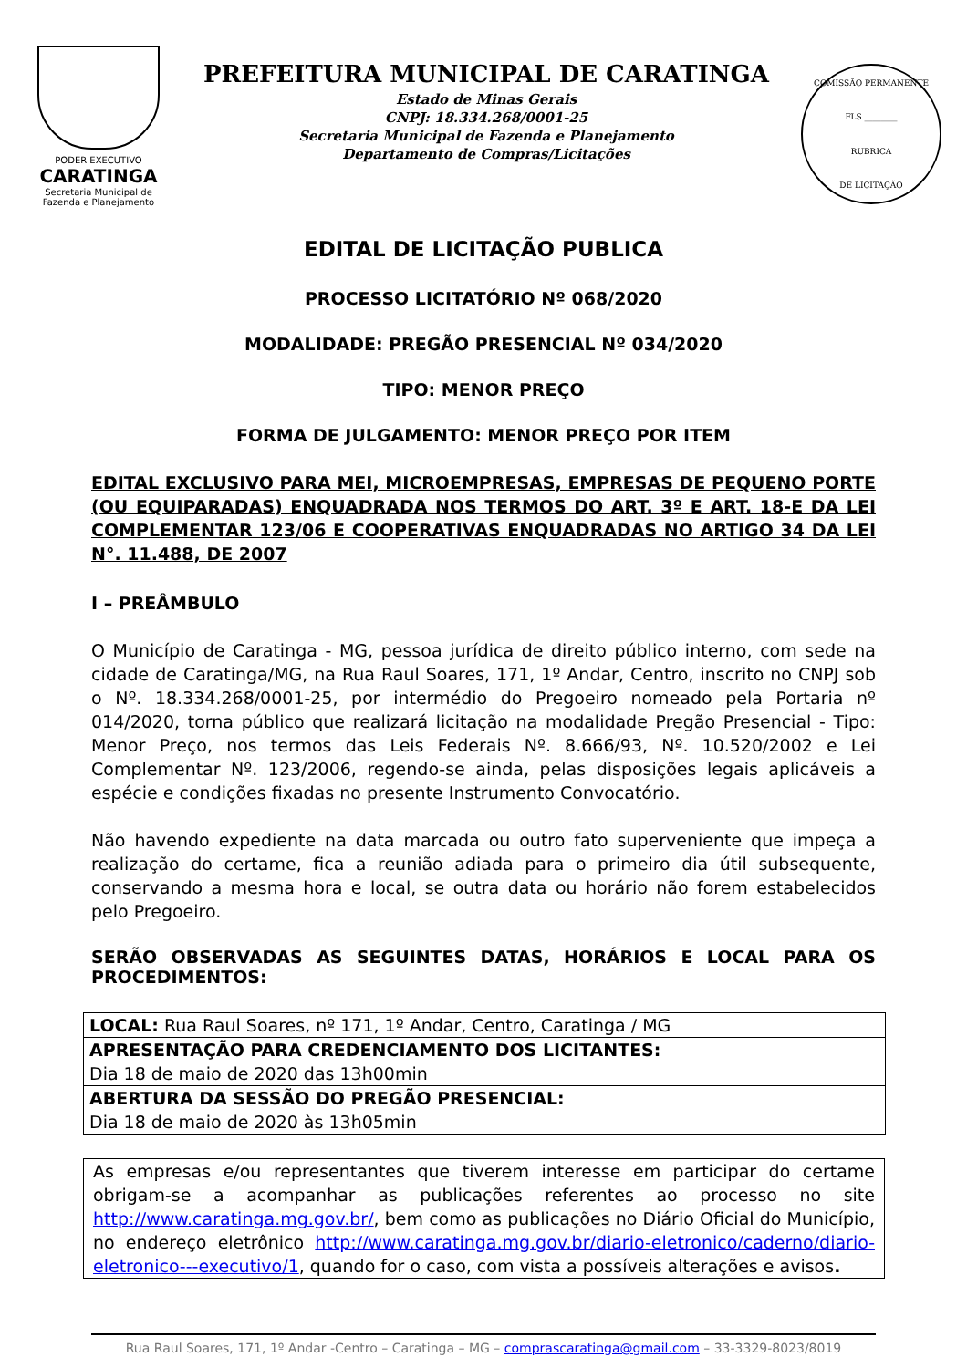PODER EXECUTIVO
CARATINGA
Secretaria Municipal de Fazenda e Planejamento
PREFEITURA MUNICIPAL DE CARATINGA
Estado de Minas Gerais
CNPJ: 18.334.268/0001-25
Secretaria Municipal de Fazenda e Planejamento
Departamento de Compras/Licitações
COMISSÃO PERMANENTE
FLS ________
RUBRICA
DE LICITAÇÃO
EDITAL DE LICITAÇÃO PUBLICA
PROCESSO LICITATÓRIO Nº 068/2020
MODALIDADE: PREGÃO PRESENCIAL Nº 034/2020
TIPO: MENOR PREÇO
FORMA DE JULGAMENTO: MENOR PREÇO POR ITEM
EDITAL EXCLUSIVO PARA MEI, MICROEMPRESAS, EMPRESAS DE PEQUENO PORTE (OU EQUIPARADAS) ENQUADRADA NOS TERMOS DO ART. 3º E ART. 18-E DA LEI COMPLEMENTAR 123/06 E COOPERATIVAS ENQUADRADAS NO ARTIGO 34 DA LEI N°. 11.488, DE 2007
I – PREÂMBULO
O Município de Caratinga - MG, pessoa jurídica de direito público interno, com sede na cidade de Caratinga/MG, na Rua Raul Soares, 171, 1º Andar, Centro, inscrito no CNPJ sob o Nº. 18.334.268/0001-25, por intermédio do Pregoeiro nomeado pela Portaria nº 014/2020, torna público que realizará licitação na modalidade Pregão Presencial - Tipo: Menor Preço, nos termos das Leis Federais Nº. 8.666/93, Nº. 10.520/2002 e Lei Complementar Nº. 123/2006, regendo-se ainda, pelas disposições legais aplicáveis a espécie e condições fixadas no presente Instrumento Convocatório.
Não havendo expediente na data marcada ou outro fato superveniente que impeça a realização do certame, fica a reunião adiada para o primeiro dia útil subsequente, conservando a mesma hora e local, se outra data ou horário não forem estabelecidos pelo Pregoeiro.
SERÃO OBSERVADAS AS SEGUINTES DATAS, HORÁRIOS E LOCAL PARA OS PROCEDIMENTOS:
| LOCAL: Rua Raul Soares, nº 171, 1º Andar, Centro, Caratinga / MG |
| APRESENTAÇÃO PARA CREDENCIAMENTO DOS LICITANTES: Dia 18 de maio de 2020 das 13h00min |
| ABERTURA DA SESSÃO DO PREGÃO PRESENCIAL: Dia 18 de maio de 2020 às 13h05min |
As empresas e/ou representantes que tiverem interesse em participar do certame obrigam-se a acompanhar as publicações referentes ao processo no site http://www.caratinga.mg.gov.br/, bem como as publicações no Diário Oficial do Município, no endereço eletrônico http://www.caratinga.mg.gov.br/diario-eletronico/caderno/diario-eletronico---executivo/1, quando for o caso, com vista a possíveis alterações e avisos.
Rua Raul Soares, 171, 1º Andar -Centro – Caratinga – MG – comprascaratinga@gmail.com – 33-3329-8023/8019